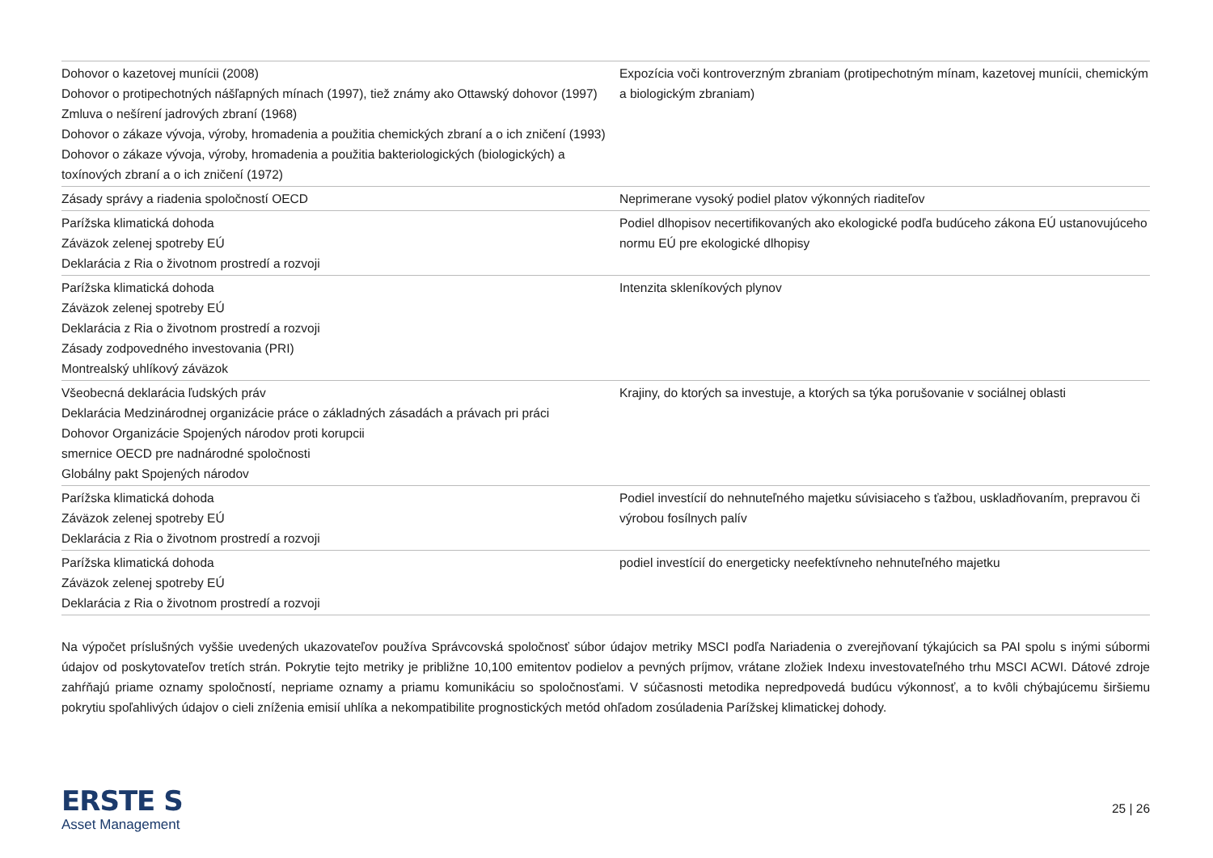| Dohovor o kazetovej munícii (2008) Dohovor o protipechotných nášľapných mínach (1997), tiež známy ako Ottawský dohovor (1997) Zmluva o nešírení jadrových zbraní (1968) Dohovor o zákaze vývoja, výroby, hromadenia a použitia chemických zbraní a o ich zničení (1993) Dohovor o zákaze vývoja, výroby, hromadenia a použitia bakteriologických (biologických) a toxínových zbraní a o ich zničení (1972) | Expozícia voči kontroverzným zbraniam (protipechotným mínam, kazetovej munícii, chemickým a biologickým zbraniam) |
| Zásady správy a riadenia spoločností OECD | Neprimerane vysoký podiel platov výkonných riaditeľov |
| Parížska klimatická dohoda Záväzok zelenej spotreby EÚ Deklarácia z Ria o životnom prostredí a rozvoji | Podiel dlhopisov necertifikovaných ako ekologické podľa budúceho zákona EÚ ustanovujúceho normu EÚ pre ekologické dlhopisy |
| Parížska klimatická dohoda Záväzok zelenej spotreby EÚ Deklarácia z Ria o životnom prostredí a rozvoji Zásady zodpovedného investovania (PRI) Montrealský uhlíkový záväzok | Intenzita skleníkových plynov |
| Všeobecná deklarácia ľudských práv Deklarácia Medzinárodnej organizácie práce o základných zásadách a právach pri práci Dohovor Organizácie Spojených národov proti korupcii smernice OECD pre nadnárodné spoločnosti Globálny pakt Spojených národov | Krajiny, do ktorých sa investuje, a ktorých sa týka porušovanie v sociálnej oblasti |
| Parížska klimatická dohoda Záväzok zelenej spotreby EÚ Deklarácia z Ria o životnom prostredí a rozvoji | Podiel investícií do nehnuteľného majetku súvisiaceho s ťažbou, uskladňovaním, prepravou či výrobou fosílnych palív |
| Parížska klimatická dohoda Záväzok zelenej spotreby EÚ Deklarácia z Ria o životnom prostredí a rozvoji | podiel investícií do energeticky neefektívneho nehnuteľného majetku |
Na výpočet príslušných vyššie uvedených ukazovateľov používa Správcovská spoločnosť súbor údajov metriky MSCI podľa Nariadenia o zverejňovaní týkajúcich sa PAI spolu s inými súbormi údajov od poskytovateľov tretích strán. Pokrytie tejto metriky je približne 10,100 emitentov podielov a pevných príjmov, vrátane zložiek Indexu investovateľného trhu MSCI ACWI. Dátové zdroje zahŕňajú priame oznamy spoločností, nepriame oznamy a priamu komunikáciu so spoločnosťami. V súčasnosti metodika nepredpovedá budúcu výkonnosť, a to kvôli chýbajúcemu širšiemu pokrytiu spoľahlivých údajov o cieli zníženia emisií uhlíka a nekompatibilite prognostických metód ohľadom zosúladenia Parížskej klimatickej dohody.
ERSTE S
Asset Management
25 | 26